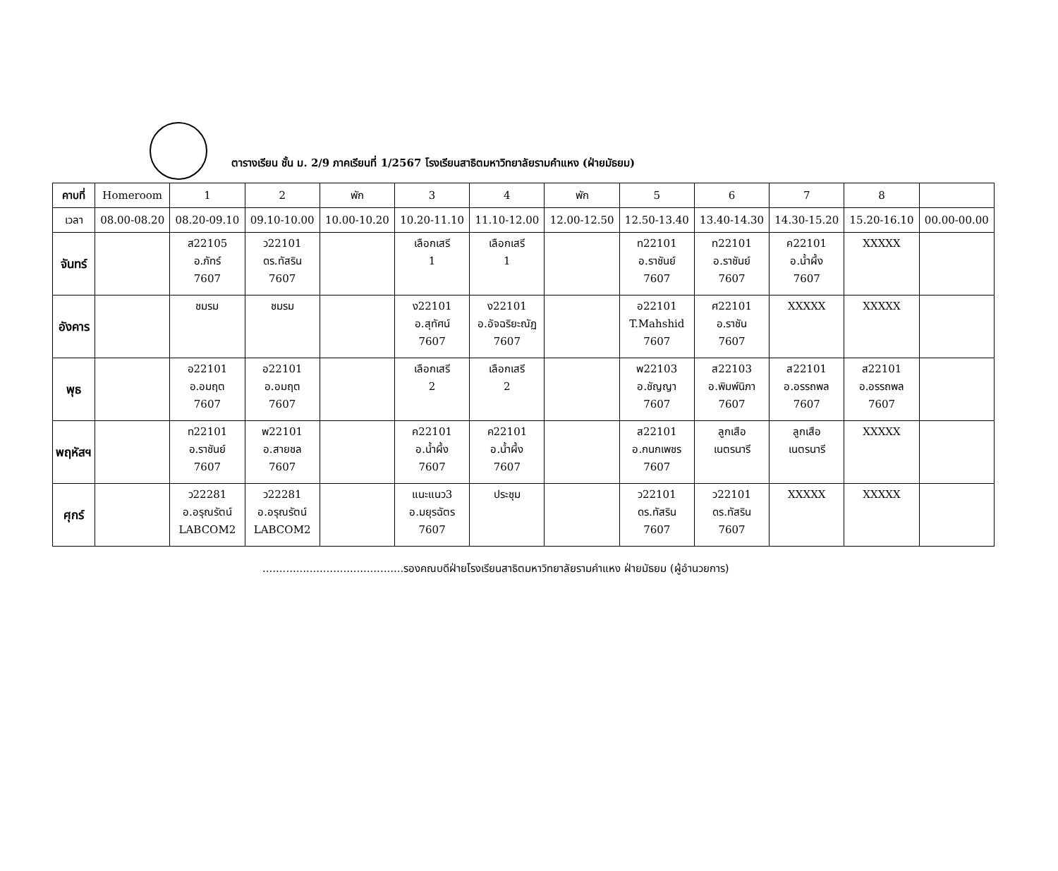ตารางเรียน ชั้น ม. 2/9 ภาคเรียนที่ 1/2567 โรงเรียนสาธิตมหาวิทยาลัยรามคำแหง (ฝ่ายมัธยม)
| คาบที่ | Homeroom | 1 | 2 | พัก | 3 | 4 | พัก | 5 | 6 | 7 | 8 | |
| --- | --- | --- | --- | --- | --- | --- | --- | --- | --- | --- | --- | --- |
| เวลา | 08.00-08.20 | 08.20-09.10 | 09.10-10.00 | 10.00-10.20 | 10.20-11.10 | 11.10-12.00 | 12.00-12.50 | 12.50-13.40 | 13.40-14.30 | 14.30-15.20 | 15.20-16.10 | 00.00-00.00 |
| จันทร์ | | ส22105 อ.ภัทร์ 7607 | ว22101 ดร.ทัสริน 7607 | | เลือกเสรี 1 | เลือกเสรี 1 | | ท22101 อ.ราชันย์ 7607 | ท22101 อ.ราชันย์ 7607 | ค22101 อ.น้ำผึ้ง 7607 | XXXXX | |
| อังคาร | | ชมรม | ชมรม | | ง22101 อ.สุทัศน์ 7607 | ง22101 อ.อัจฉริยะณัฏ 7607 | | อ22101 T.Mahshid 7607 | ศ22101 อ.ราชัน 7607 | XXXXX | XXXXX | |
| พุธ | | อ22101 อ.อมฤต 7607 | อ22101 อ.อมฤต 7607 | | เลือกเสรี 2 | เลือกเสรี 2 | | พ22103 อ.ชัญญา 7607 | ส22103 อ.พิมพ์นิภา 7607 | ส22101 อ.อรรถพล 7607 | ส22101 อ.อรรถพล 7607 | |
| พฤหัสฯ | | ท22101 อ.ราชันย์ 7607 | พ22101 อ.สายชล 7607 | | ค22101 อ.น้ำผึ้ง 7607 | ค22101 อ.น้ำผึ้ง 7607 | | ส22101 อ.กนกเพชร 7607 | ลูกเสือ เนตรนารี | ลูกเสือ เนตรนารี | XXXXX | |
| ศุกร์ | | ว22281 อ.อรุณรัตน์ LABCOM2 | ว22281 อ.อรุณรัตน์ LABCOM2 | | แนะแนว3 อ.มยุรฉัตร 7607 | ประชุม | | ว22101 ดร.ทัสริน 7607 | ว22101 ดร.ทัสริน 7607 | XXXXX | XXXXX | |
..........................................รองคณบดีฝ่ายโรงเรียนสาธิตมหาวิทยาลัยรามคำแหง ฝ่ายมัธยม (ผู้อำนวยการ)